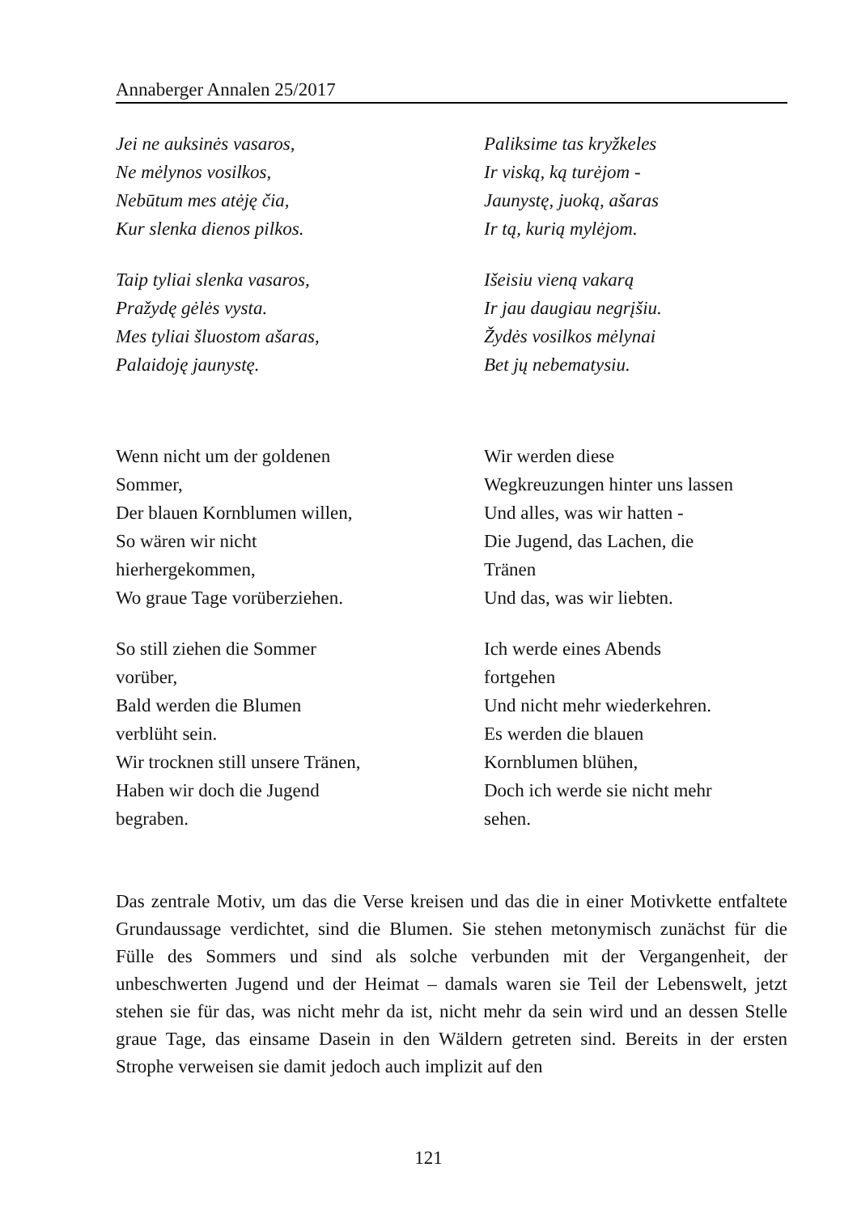Annaberger Annalen 25/2017
Jei ne auksinės vasaros,
Ne mėlynos vosilkos,
Nebūtum mes atėję čia,
Kur slenka dienos pilkos.
Taip tyliai slenka vasaros,
Pražydę gėlės vysta.
Mes tyliai šluostom ašaras,
Palaidoję jaunystę.
Paliksime tas kryžkeles
Ir viską, ką turėjom -
Jaunystę, juoką, ašaras
Ir tą, kurią mylėjom.
Išeisiu vieną vakarą
Ir jau daugiau negrįšiu.
Žydės vosilkos mėlynai
Bet jų nebematysiu.
Wenn nicht um der goldenen
Sommer,
Der blauen Kornblumen willen,
So wären wir nicht
hierhergekommen,
Wo graue Tage vorüberziehen.
So still ziehen die Sommer
vorüber,
Bald werden die Blumen
verblüht sein.
Wir trocknen still unsere Tränen,
Haben wir doch die Jugend
begraben.
Wir werden diese
Wegkreuzungen hinter uns lassen
Und alles, was wir hatten -
Die Jugend, das Lachen, die
Tränen
Und das, was wir liebten.
Ich werde eines Abends
fortgehen
Und nicht mehr wiederkehren.
Es werden die blauen
Kornblumen blühen,
Doch ich werde sie nicht mehr
sehen.
Das zentrale Motiv, um das die Verse kreisen und das die in einer Motivkette entfaltete Grundaussage verdichtet, sind die Blumen. Sie stehen metonymisch zunächst für die Fülle des Sommers und sind als solche verbunden mit der Vergangenheit, der unbeschwerten Jugend und der Heimat – damals waren sie Teil der Lebenswelt, jetzt stehen sie für das, was nicht mehr da ist, nicht mehr da sein wird und an dessen Stelle graue Tage, das einsame Dasein in den Wäldern getreten sind. Bereits in der ersten Strophe verweisen sie damit jedoch auch implizit auf den
121